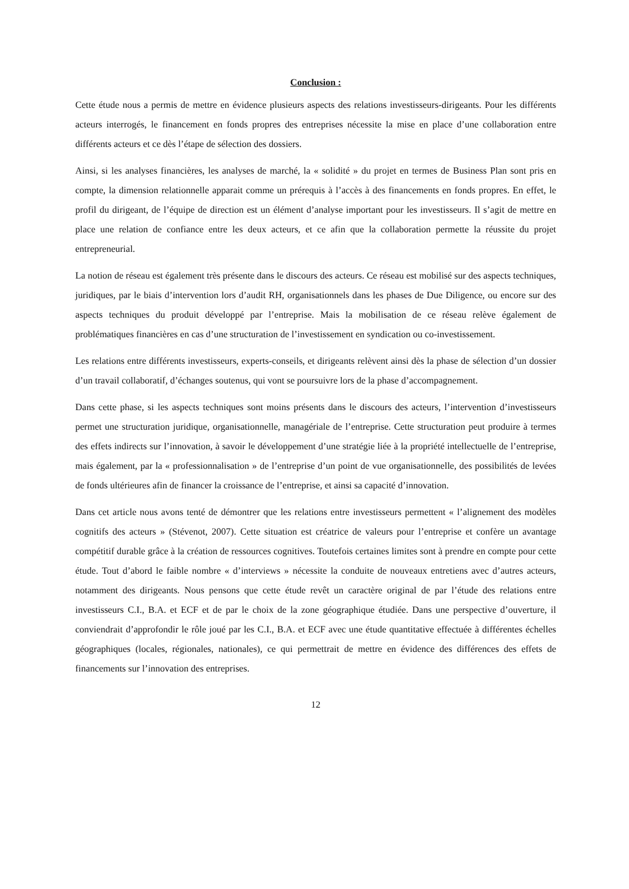Conclusion :
Cette étude nous a permis de mettre en évidence plusieurs aspects des relations investisseurs-dirigeants. Pour les différents acteurs interrogés, le financement en fonds propres des entreprises nécessite la mise en place d’une collaboration entre différents acteurs et ce dès l’étape de sélection des dossiers.
Ainsi, si les analyses financières, les analyses de marché, la « solidité » du projet en termes de Business Plan sont pris en compte, la dimension relationnelle apparait comme un prérequis à l’accès à des financements en fonds propres. En effet, le profil du dirigeant, de l’équipe de direction est un élément d’analyse important pour les investisseurs. Il s’agit de mettre en place une relation de confiance entre les deux acteurs, et ce afin que la collaboration permette la réussite du projet entrepreneurial.
La notion de réseau est également très présente dans le discours des acteurs. Ce réseau est mobilisé sur des aspects techniques, juridiques, par le biais d’intervention lors d’audit RH, organisationnels dans les phases de Due Diligence, ou encore sur des aspects techniques du produit développé par l’entreprise. Mais la mobilisation de ce réseau relève également de problématiques financières en cas d’une structuration de l’investissement en syndication ou co-investissement.
Les relations entre différents investisseurs, experts-conseils, et dirigeants relèvent ainsi dès la phase de sélection d’un dossier d’un travail collaboratif, d’échanges soutenus, qui vont se poursuivre lors de la phase d’accompagnement.
Dans cette phase, si les aspects techniques sont moins présents dans le discours des acteurs, l’intervention d’investisseurs permet une structuration juridique, organisationnelle, managériale de l’entreprise. Cette structuration peut produire à termes des effets indirects sur l’innovation, à savoir le développement d’une stratégie liée à la propriété intellectuelle de l’entreprise, mais également, par la « professionnalisation » de l’entreprise d’un point de vue organisationnelle, des possibilités de levées de fonds ultérieures afin de financer la croissance de l’entreprise, et ainsi sa capacité d’innovation.
Dans cet article nous avons tenté de démontrer que les relations entre investisseurs permettent « l’alignement des modèles cognitifs des acteurs » (Stévenot, 2007). Cette situation est créatrice de valeurs pour l’entreprise et confère un avantage compétitif durable grâce à la création de ressources cognitives. Toutefois certaines limites sont à prendre en compte pour cette étude. Tout d’abord le faible nombre « d’interviews » nécessite la conduite de nouveaux entretiens avec d’autres acteurs, notamment des dirigeants. Nous pensons que cette étude revêt un caractère original de par l’étude des relations entre investisseurs C.I., B.A. et ECF et de par le choix de la zone géographique étudiée. Dans une perspective d’ouverture, il conviendrait d’approfondir le rôle joué par les C.I., B.A. et ECF avec une étude quantitative effectuée à différentes échelles géographiques (locales, régionales, nationales), ce qui permettrait de mettre en évidence des différences des effets de financements sur l’innovation des entreprises.
12